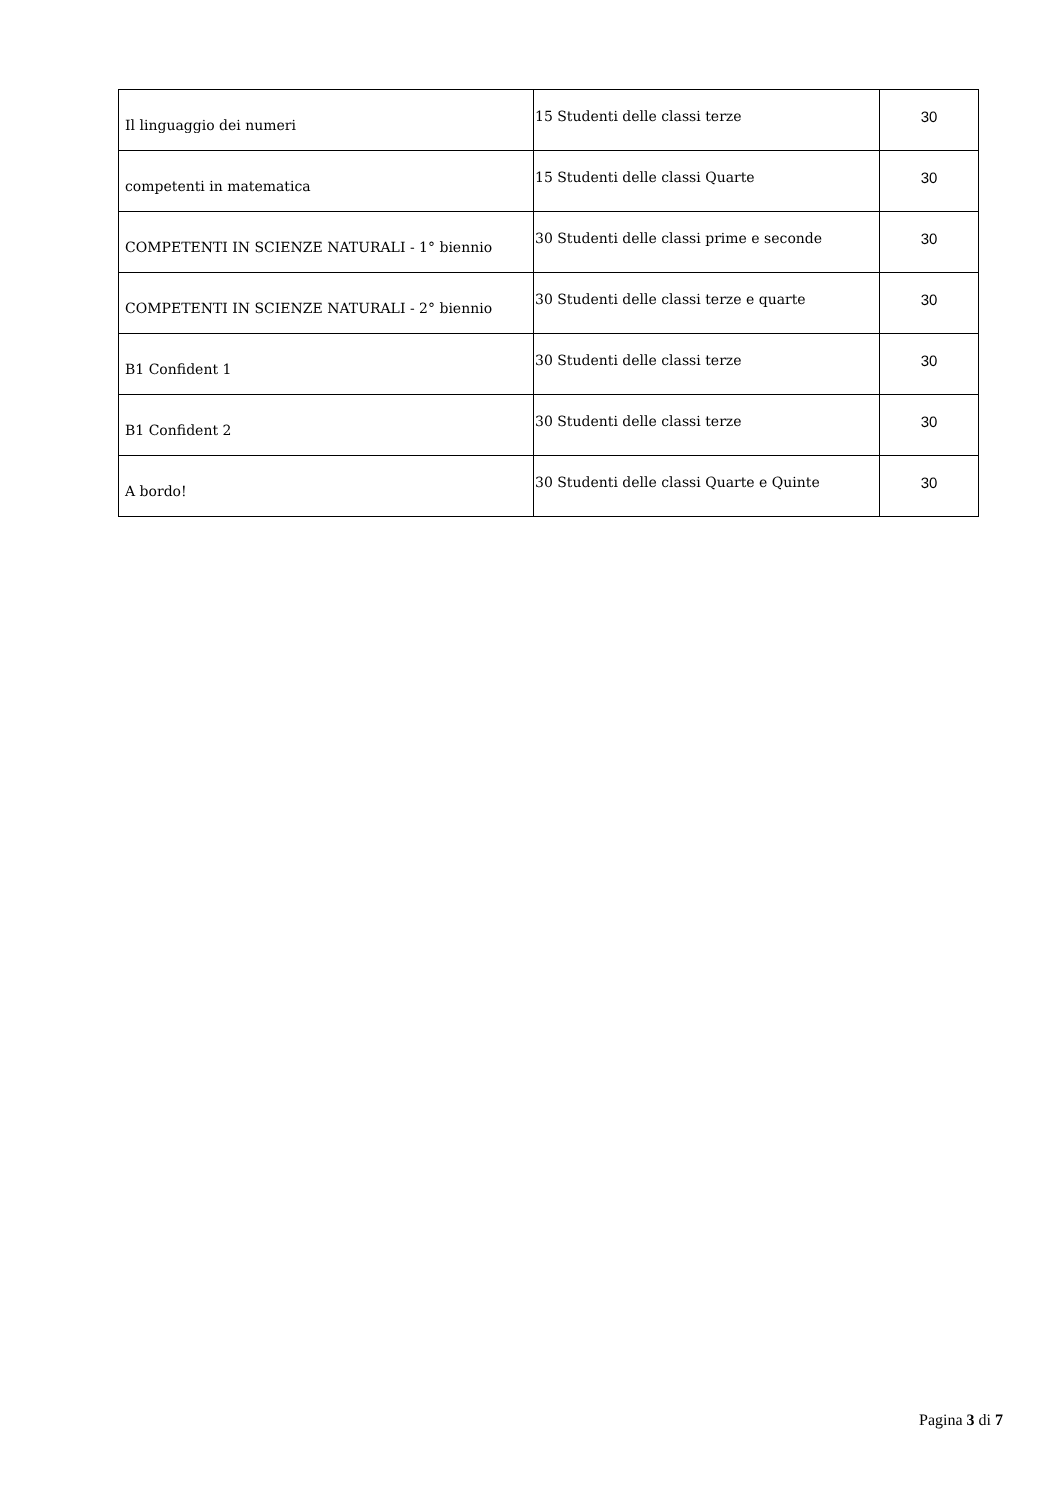| Il linguaggio dei numeri | 15 Studenti delle classi terze | 30 |
| competenti in matematica | 15 Studenti delle classi Quarte | 30 |
| COMPETENTI IN SCIENZE NATURALI - 1° biennio | 30 Studenti delle classi prime e seconde | 30 |
| COMPETENTI IN SCIENZE NATURALI - 2° biennio | 30 Studenti delle classi terze e quarte | 30 |
| B1 Confident 1 | 30 Studenti delle classi terze | 30 |
| B1 Confident 2 | 30 Studenti delle classi terze | 30 |
| A bordo! | 30 Studenti delle classi Quarte e Quinte | 30 |
Pagina 3 di 7